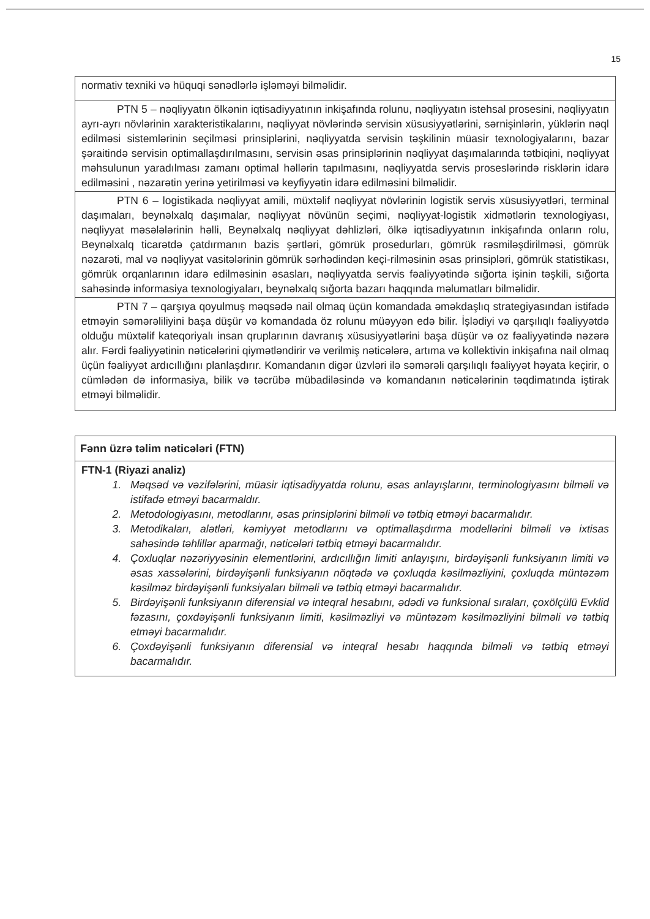15
| normativ texniki və hüquqi sənədlərlə işləməyi bilməlidir. |
| PTN 5 – nəqliyyatın ölkənin iqtisadiyyatının inkişafında rolunu, nəqliyyatın istehsal prosesini, nəqliyyatın ayrı-ayrı növlərinin xarakteristikalarını, nəqliyyat növlərində servisin xüsusiyyətlərini, sərnişinlərin, yüklərin nəql edilməsi sistemlərinin seçilməsi prinsiplərini, nəqliyyatda servisin təşkilinin müasir texnologiyalarını, bazar şəraitində servisin optimallaşdırılmasını, servisin əsas prinsiplərinin nəqliyyat daşımalarında tətbiqini, nəqliyyat məhsulunun yaradılması zamanı optimal həllərin tapılmasını, nəqliyyatda servis proseslərində risklərin idarə edilməsini , nəzarətin yerinə yetirilməsi və keyfiyyətin idarə edilməsini bilməlidir. |
| PTN 6 – logistikada nəqliyyat amili, müxtəlif nəqliyyat növlərinin logistik servis xüsusiyyətləri, terminal daşımaları, beynəlxalq daşımalar, nəqliyyat növünün seçimi, nəqliyyat-logistik xidmətlərin texnologiyası, nəqliyyat məsələlərinin həlli, Beynəlxalq nəqliyyat dəhlizləri, ölkə iqtisadiyyatının inkişafında onların rolu, Beynəlxalq ticarətdə çatdırmanın bazis şərtləri, gömrük prosedurları, gömrük rəsmiləşdirilməsi, gömrük nəzarəti, mal və nəqliyyat vasitələrinin gömrük sərhədindən keçi-rilməsinin əsas prinsipləri, gömrük statistikası, gömrük orqanlarının idarə edilməsinin əsasları, nəqliyyatda servis fəaliyyətində sığorta işinin təşkili, sığorta sahəsində informasiya texnologiyaları, beynəlxalq sığorta bazarı haqqında məlumatları bilməlidir. |
| PTN 7 – qarşıya qoyulmuş məqsədə nail olmaq üçün komandada əməkdaşlıq strategiyasından istifadə etməyin səmərəliliyini başa düşür və komandada öz rolunu müəyyən edə bilir. İşlədiyi və qarşılıqlı fəaliyyətdə olduğu müxtəlif kateqoriyalı insan qruplarının davranış xüsusiyyətlərini başa düşür və oz fəaliyyətində nəzərə alır. Fərdi fəaliyyətinin nəticələrini qiymətləndirir və verilmiş nəticələrə, artıma və kollektivin inkişafına nail olmaq üçün fəaliyyət ardıcıllığını planlaşdırır. Komandanın digər üzvləri ilə səmərəli qarşılıqlı fəaliyyət həyata keçirir, o cümlədən də informasiya, bilik və təcrübə mübadiləsində və komandanın nəticələrinin təqdimatında iştirak etməyi bilməlidir. |
| Fənn üzrə təlim nəticələri (FTN) |
| --- |
| FTN-1 (Riyazi analiz) 1. Məqsəd və vəzifələrini, müasir iqtisadiyyatda rolunu, əsas anlayışlarını, terminologiyasını bilməli və istifadə etməyi bacarmaldır. 2. Metodologiyasını, metodlarını, əsas prinsiplərini bilməli və tətbiq etməyi bacarmalıdır. 3. Metodikaları, alətləri, kəmiyyət metodlarını və optimallaşdırma modellərini bilməli və ixtisas sahəsində təhlillər aparmağı, nəticələri tətbiq etməyi bacarmalıdır. 4. Çoxluqlar nəzəriyyəsinin elementlərini, ardıcıllığın limiti anlayışını, birdəyişənli funksiyanın limiti və əsas xassələrini, birdəyişənli funksiyanın nöqtədə və çoxluqda kəsilməzliyini, çoxluqda müntəzəm kəsilməz birdəyişənli funksiyaları bilməli və tətbiq etməyi bacarmalıdır. 5. Birdəyişənli funksiyanın diferensial və inteqral hesabını, ədədi və funksional sıraları, çoxölçülü Evklid fəzasını, çoxdəyişənli funksiyanın limiti, kəsilməzliyi və müntəzəm kəsilməzliyini bilməli və tətbiq etməyi bacarmalıdır. 6. Çoxdəyişənli funksiyanın diferensial və inteqral hesabı haqqında bilməli və tətbiq etməyi bacarmalıdır. |